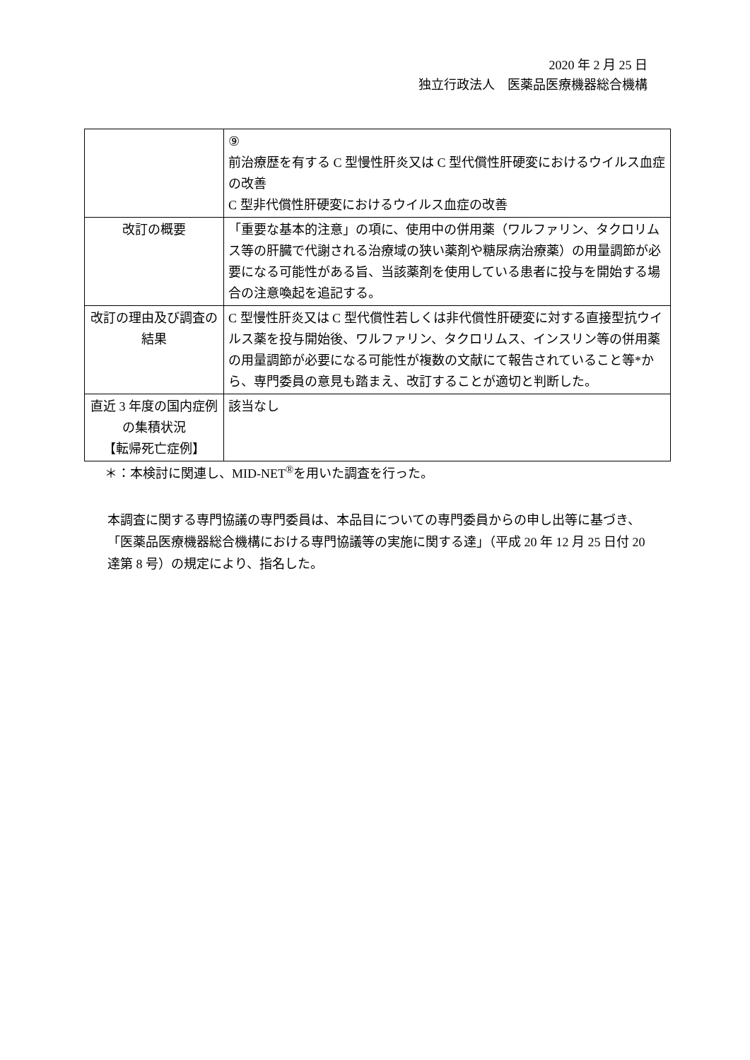2020 年 2 月 25 日
独立行政法人　医薬品医療機器総合機構
| | ⑨ 前治療歴を有する C 型慢性肝炎又は C 型代償性肝硬変におけるウイルス血症の改善 C 型非代償性肝硬変におけるウイルス血症の改善 |
| 改訂の概要 | 「重要な基本的注意」の項に、使用中の併用薬（ワルファリン、タクロリムス等の肝臓で代謝される治療域の狭い薬剤や糖尿病治療薬）の用量調節が必要になる可能性がある旨、当該薬剤を使用している患者に投与を開始する場合の注意喚起を追記する。 |
| 改訂の理由及び調査の結果 | C 型慢性肝炎又は C 型代償性若しくは非代償性肝硬変に対する直接型抗ウイルス薬を投与開始後、ワルファリン、タクロリムス、インスリン等の併用薬の用量調節が必要になる可能性が複数の文献にて報告されていること等*から、専門委員の意見も踏まえ、改訂することが適切と判断した。 |
| 直近 3 年度の国内症例の集積状況 【転帰死亡症例】 | 該当なし |
＊：本検討に関連し、MID-NET<sup>®</sup>を用いた調査を行った。
本調査に関する専門協議の専門委員は、本品目についての専門委員からの申し出等に基づき、「医薬品医療機器総合機構における専門協議等の実施に関する達」（平成 20 年 12 月 25 日付 20 達第 8 号）の規定により、指名した。